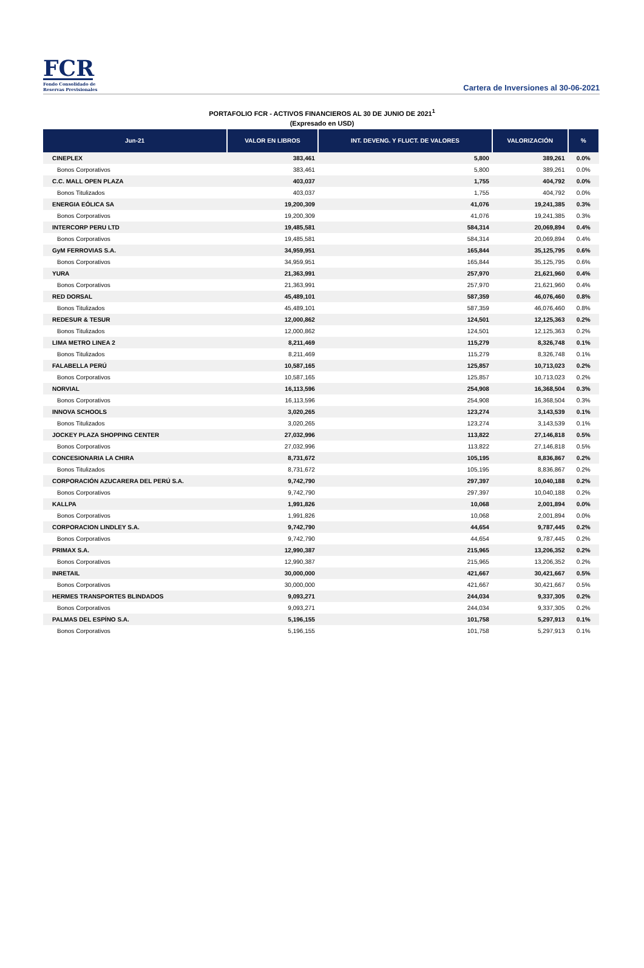FCR
Fondo Consolidado de
Reservas Previsionales
Cartera de Inversiones al 30-06-2021
PORTAFOLIO FCR - ACTIVOS FINANCIEROS AL 30 DE JUNIO DE 2021<sup>1</sup>
(Expresado en USD)
| Jun-21 | VALOR EN LIBROS | INT. DEVENG. Y FLUCT. DE VALORES | VALORIZACIÓN | % |
| --- | --- | --- | --- | --- |
| CINEPLEX | 383,461 | 5,800 | 389,261 | 0.0% |
| Bonos Corporativos | 383,461 | 5,800 | 389,261 | 0.0% |
| C.C. MALL OPEN PLAZA | 403,037 | 1,755 | 404,792 | 0.0% |
| Bonos Titulizados | 403,037 | 1,755 | 404,792 | 0.0% |
| ENERGIA EÓLICA SA | 19,200,309 | 41,076 | 19,241,385 | 0.3% |
| Bonos Corporativos | 19,200,309 | 41,076 | 19,241,385 | 0.3% |
| INTERCORP PERU LTD | 19,485,581 | 584,314 | 20,069,894 | 0.4% |
| Bonos Corporativos | 19,485,581 | 584,314 | 20,069,894 | 0.4% |
| GyM FERROVIAS S.A. | 34,959,951 | 165,844 | 35,125,795 | 0.6% |
| Bonos Corporativos | 34,959,951 | 165,844 | 35,125,795 | 0.6% |
| YURA | 21,363,991 | 257,970 | 21,621,960 | 0.4% |
| Bonos Corporativos | 21,363,991 | 257,970 | 21,621,960 | 0.4% |
| RED DORSAL | 45,489,101 | 587,359 | 46,076,460 | 0.8% |
| Bonos Titulizados | 45,489,101 | 587,359 | 46,076,460 | 0.8% |
| REDESUR & TESUR | 12,000,862 | 124,501 | 12,125,363 | 0.2% |
| Bonos Titulizados | 12,000,862 | 124,501 | 12,125,363 | 0.2% |
| LIMA METRO LINEA 2 | 8,211,469 | 115,279 | 8,326,748 | 0.1% |
| Bonos Titulizados | 8,211,469 | 115,279 | 8,326,748 | 0.1% |
| FALABELLA PERÚ | 10,587,165 | 125,857 | 10,713,023 | 0.2% |
| Bonos Corporativos | 10,587,165 | 125,857 | 10,713,023 | 0.2% |
| NORVIAL | 16,113,596 | 254,908 | 16,368,504 | 0.3% |
| Bonos Corporativos | 16,113,596 | 254,908 | 16,368,504 | 0.3% |
| INNOVA SCHOOLS | 3,020,265 | 123,274 | 3,143,539 | 0.1% |
| Bonos Titulizados | 3,020,265 | 123,274 | 3,143,539 | 0.1% |
| JOCKEY PLAZA SHOPPING CENTER | 27,032,996 | 113,822 | 27,146,818 | 0.5% |
| Bonos Corporativos | 27,032,996 | 113,822 | 27,146,818 | 0.5% |
| CONCESIONARIA LA CHIRA | 8,731,672 | 105,195 | 8,836,867 | 0.2% |
| Bonos Titulizados | 8,731,672 | 105,195 | 8,836,867 | 0.2% |
| CORPORACIÓN AZUCARERA DEL PERÚ S.A. | 9,742,790 | 297,397 | 10,040,188 | 0.2% |
| Bonos Corporativos | 9,742,790 | 297,397 | 10,040,188 | 0.2% |
| KALLPA | 1,991,826 | 10,068 | 2,001,894 | 0.0% |
| Bonos Corporativos | 1,991,826 | 10,068 | 2,001,894 | 0.0% |
| CORPORACION LINDLEY S.A. | 9,742,790 | 44,654 | 9,787,445 | 0.2% |
| Bonos Corporativos | 9,742,790 | 44,654 | 9,787,445 | 0.2% |
| PRIMAX S.A. | 12,990,387 | 215,965 | 13,206,352 | 0.2% |
| Bonos Corporativos | 12,990,387 | 215,965 | 13,206,352 | 0.2% |
| INRETAIL | 30,000,000 | 421,667 | 30,421,667 | 0.5% |
| Bonos Corporativos | 30,000,000 | 421,667 | 30,421,667 | 0.5% |
| HERMES TRANSPORTES BLINDADOS | 9,093,271 | 244,034 | 9,337,305 | 0.2% |
| Bonos Corporativos | 9,093,271 | 244,034 | 9,337,305 | 0.2% |
| PALMAS DEL ESPÍNO S.A. | 5,196,155 | 101,758 | 5,297,913 | 0.1% |
| Bonos Corporativos | 5,196,155 | 101,758 | 5,297,913 | 0.1% |